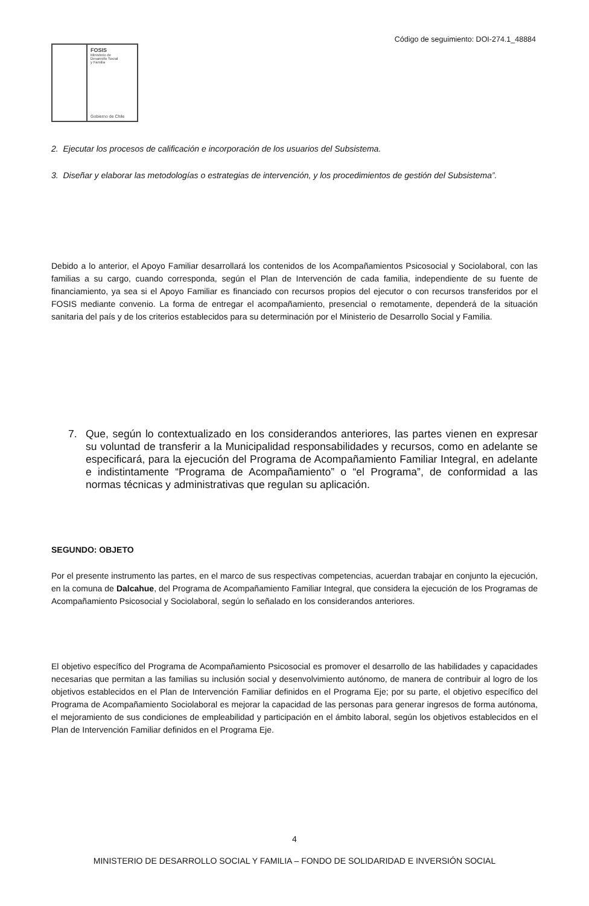Código de seguimiento: DOI-274.1_48884
FOSIS
Ministerio de
Desarrollo Social
y Familia
Gobierno de Chile
2. Ejecutar los procesos de calificación e incorporación de los usuarios del Subsistema.
3. Diseñar y elaborar las metodologías o estrategias de intervención, y los procedimientos de gestión del Subsistema”.
Debido a lo anterior, el Apoyo Familiar desarrollará los contenidos de los Acompañamientos Psicosocial y Sociolaboral, con las familias a su cargo, cuando corresponda, según el Plan de Intervención de cada familia, independiente de su fuente de financiamiento, ya sea si el Apoyo Familiar es financiado con recursos propios del ejecutor o con recursos transferidos por el FOSIS mediante convenio. La forma de entregar el acompañamiento, presencial o remotamente, dependerá de la situación sanitaria del país y de los criterios establecidos para su determinación por el Ministerio de Desarrollo Social y Familia.
7. Que, según lo contextualizado en los considerandos anteriores, las partes vienen en expresar su voluntad de transferir a la Municipalidad responsabilidades y recursos, como en adelante se especificará, para la ejecución del Programa de Acompañamiento Familiar Integral, en adelante e indistintamente “Programa de Acompañamiento” o “el Programa”, de conformidad a las normas técnicas y administrativas que regulan su aplicación.
SEGUNDO: OBJETO
Por el presente instrumento las partes, en el marco de sus respectivas competencias, acuerdan trabajar en conjunto la ejecución, en la comuna de Dalcahue, del Programa de Acompañamiento Familiar Integral, que considera la ejecución de los Programas de Acompañamiento Psicosocial y Sociolaboral, según lo señalado en los considerandos anteriores.
El objetivo específico del Programa de Acompañamiento Psicosocial es promover el desarrollo de las habilidades y capacidades necesarias que permitan a las familias su inclusión social y desenvolvimiento autónomo, de manera de contribuir al logro de los objetivos establecidos en el Plan de Intervención Familiar definidos en el Programa Eje; por su parte, el objetivo específico del Programa de Acompañamiento Sociolaboral es mejorar la capacidad de las personas para generar ingresos de forma autónoma, el mejoramiento de sus condiciones de empleabilidad y participación en el ámbito laboral, según los objetivos establecidos en el Plan de Intervención Familiar definidos en el Programa Eje.
4
MINISTERIO DE DESARROLLO SOCIAL Y FAMILIA – FONDO DE SOLIDARIDAD E INVERSIÓN SOCIAL